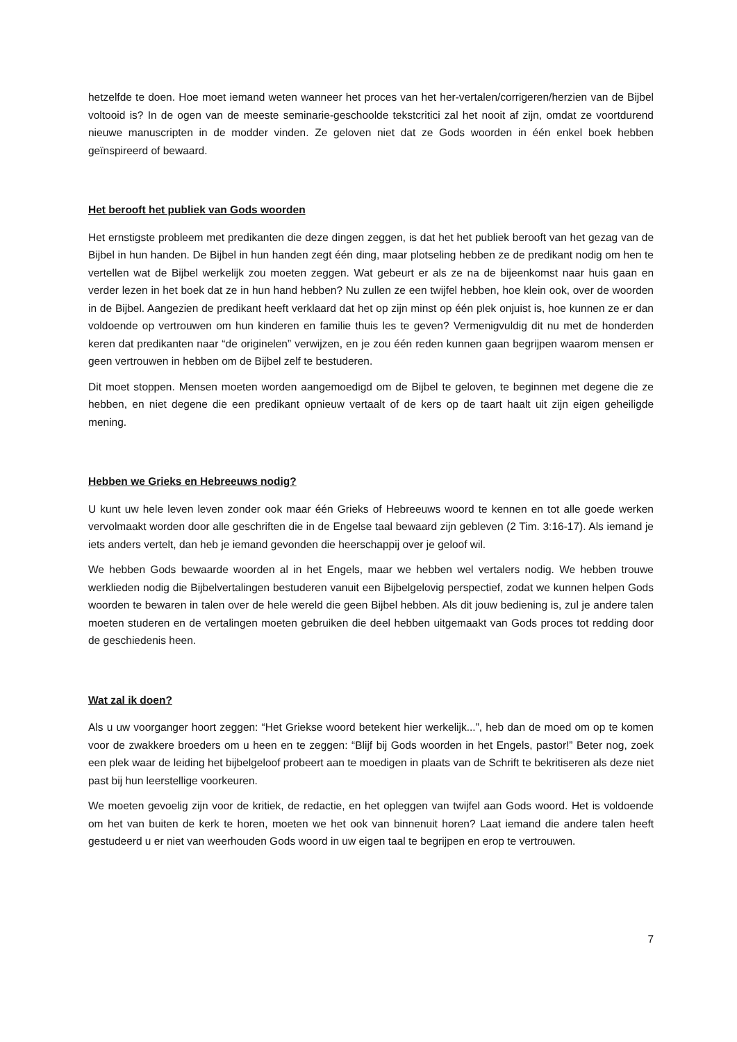hetzelfde te doen. Hoe moet iemand weten wanneer het proces van het her-vertalen/corrigeren/herzien van de Bijbel voltooid is? In de ogen van de meeste seminarie-geschoolde tekstcritici zal het nooit af zijn, omdat ze voortdurend nieuwe manuscripten in de modder vinden. Ze geloven niet dat ze Gods woorden in één enkel boek hebben geïnspireerd of bewaard.
Het berooft het publiek van Gods woorden
Het ernstigste probleem met predikanten die deze dingen zeggen, is dat het het publiek berooft van het gezag van de Bijbel in hun handen. De Bijbel in hun handen zegt één ding, maar plotseling hebben ze de predikant nodig om hen te vertellen wat de Bijbel werkelijk zou moeten zeggen. Wat gebeurt er als ze na de bijeenkomst naar huis gaan en verder lezen in het boek dat ze in hun hand hebben? Nu zullen ze een twijfel hebben, hoe klein ook, over de woorden in de Bijbel. Aangezien de predikant heeft verklaard dat het op zijn minst op één plek onjuist is, hoe kunnen ze er dan voldoende op vertrouwen om hun kinderen en familie thuis les te geven? Vermenigvuldig dit nu met de honderden keren dat predikanten naar “de originelen” verwijzen, en je zou één reden kunnen gaan begrijpen waarom mensen er geen vertrouwen in hebben om de Bijbel zelf te bestuderen.
Dit moet stoppen. Mensen moeten worden aangemoedigd om de Bijbel te geloven, te beginnen met degene die ze hebben, en niet degene die een predikant opnieuw vertaalt of de kers op de taart haalt uit zijn eigen geheiligde mening.
Hebben we Grieks en Hebreeuws nodig?
U kunt uw hele leven leven zonder ook maar één Grieks of Hebreeuws woord te kennen en tot alle goede werken vervolmaakt worden door alle geschriften die in de Engelse taal bewaard zijn gebleven (2 Tim. 3:16-17). Als iemand je iets anders vertelt, dan heb je iemand gevonden die heerschappij over je geloof wil.
We hebben Gods bewaarde woorden al in het Engels, maar we hebben wel vertalers nodig. We hebben trouwe werklieden nodig die Bijbelvertalingen bestuderen vanuit een Bijbelgelovig perspectief, zodat we kunnen helpen Gods woorden te bewaren in talen over de hele wereld die geen Bijbel hebben. Als dit jouw bediening is, zul je andere talen moeten studeren en de vertalingen moeten gebruiken die deel hebben uitgemaakt van Gods proces tot redding door de geschiedenis heen.
Wat zal ik doen?
Als u uw voorganger hoort zeggen: “Het Griekse woord betekent hier werkelijk...”, heb dan de moed om op te komen voor de zwakkere broeders om u heen en te zeggen: “Blijf bij Gods woorden in het Engels, pastor!” Beter nog, zoek een plek waar de leiding het bijbelgeloof probeert aan te moedigen in plaats van de Schrift te bekritiseren als deze niet past bij hun leerstellige voorkeuren.
We moeten gevoelig zijn voor de kritiek, de redactie, en het opleggen van twijfel aan Gods woord. Het is voldoende om het van buiten de kerk te horen, moeten we het ook van binnenuit horen? Laat iemand die andere talen heeft gestudeerd u er niet van weerhouden Gods woord in uw eigen taal te begrijpen en erop te vertrouwen.
7